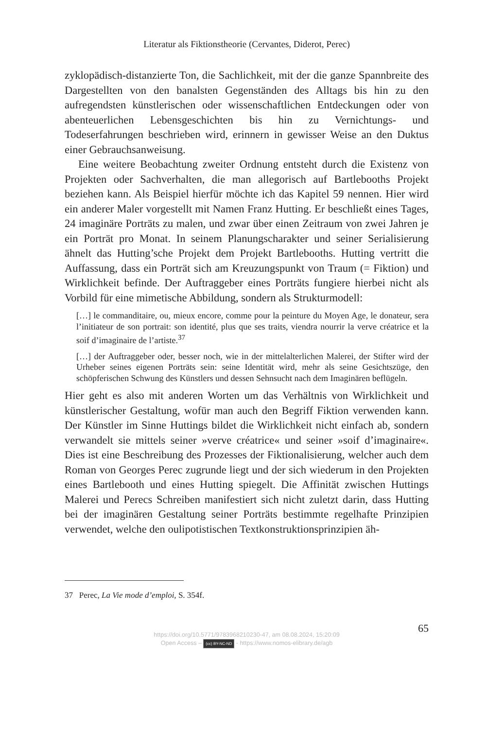Literatur als Fiktionstheorie (Cervantes, Diderot, Perec)
zyklopädisch-distanzierte Ton, die Sachlichkeit, mit der die ganze Spannbreite des Dargestellten von den banalsten Gegenständen des Alltags bis hin zu den aufregendsten künstlerischen oder wissenschaftlichen Entdeckungen oder von abenteuerlichen Lebensgeschichten bis hin zu Vernichtungs- und Todeserfahrungen beschrieben wird, erinnern in gewisser Weise an den Duktus einer Gebrauchsanweisung.
Eine weitere Beobachtung zweiter Ordnung entsteht durch die Existenz von Projekten oder Sachverhalten, die man allegorisch auf Bartlebooths Projekt beziehen kann. Als Beispiel hierfür möchte ich das Kapitel 59 nennen. Hier wird ein anderer Maler vorgestellt mit Namen Franz Hutting. Er beschließt eines Tages, 24 imaginäre Porträts zu malen, und zwar über einen Zeitraum von zwei Jahren je ein Porträt pro Monat. In seinem Planungscharakter und seiner Serialisierung ähnelt das Hutting’sche Projekt dem Projekt Bartlebooths. Hutting vertritt die Auffassung, dass ein Porträt sich am Kreuzungspunkt von Traum (= Fiktion) und Wirklichkeit befinde. Der Auftraggeber eines Porträts fungiere hierbei nicht als Vorbild für eine mimetische Abbildung, sondern als Strukturmodell:
[…] le commanditaire, ou, mieux encore, comme pour la peinture du Moyen Age, le donateur, sera l’initiateur de son portrait: son identité, plus que ses traits, viendra nourrir la verve créatrice et la soif d’imaginaire de l’artiste.<sup>37</sup>
[…] der Auftraggeber oder, besser noch, wie in der mittelalterlichen Malerei, der Stifter wird der Urheber seines eigenen Porträts sein: seine Identität wird, mehr als seine Gesichtszüge, den schöpferischen Schwung des Künstlers und dessen Sehnsucht nach dem Imaginären beflügeln.
Hier geht es also mit anderen Worten um das Verhältnis von Wirklichkeit und künstlerischer Gestaltung, wofür man auch den Begriff Fiktion verwenden kann. Der Künstler im Sinne Huttings bildet die Wirklichkeit nicht einfach ab, sondern verwandelt sie mittels seiner »verve créatrice« und seiner »soif d’imaginaire«. Dies ist eine Beschreibung des Prozesses der Fiktionalisierung, welcher auch dem Roman von Georges Perec zugrunde liegt und der sich wiederum in den Projekten eines Bartlebooth und eines Hutting spiegelt. Die Affinität zwischen Huttings Malerei und Perecs Schreiben manifestiert sich nicht zuletzt darin, dass Hutting bei der imaginären Gestaltung seiner Porträts bestimmte regelhafte Prinzipien verwendet, welche den oulipotistischen Textkonstruktionsprinzipien äh-
37 Perec, La Vie mode d’emploi, S. 354f.
65
https://doi.org/10.5771/9783968210230-47, am 08.08.2024, 15:20:09
Open Access – (cc) BY-NC-ND - https://www.nomos-elibrary.de/agb